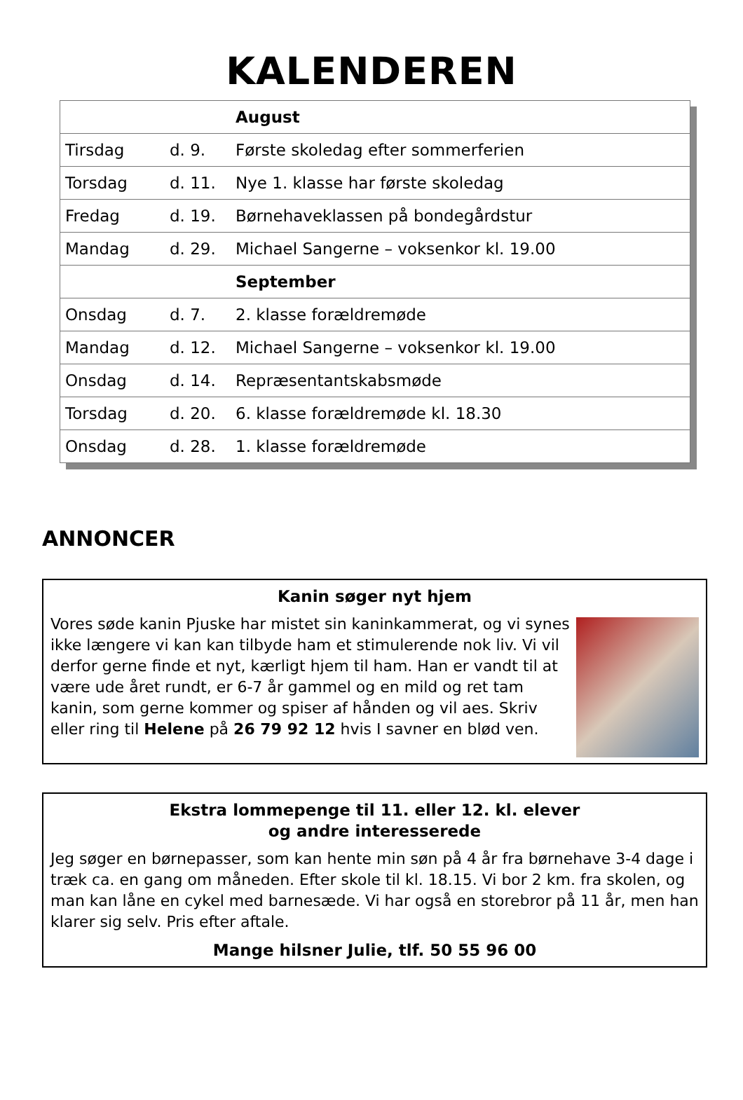KALENDEREN
| | | August |
| --- | --- | --- |
| Tirsdag | d. 9. | Første skoledag efter sommerferien |
| Torsdag | d. 11. | Nye 1. klasse har første skoledag |
| Fredag | d. 19. | Børnehaveklassen på bondegårdstur |
| Mandag | d. 29. | Michael Sangerne – voksenkor kl. 19.00 |
| | | September |
| Onsdag | d. 7. | 2. klasse forældremøde |
| Mandag | d. 12. | Michael Sangerne – voksenkor kl. 19.00 |
| Onsdag | d. 14. | Repræsentantskabsmøde |
| Torsdag | d. 20. | 6. klasse forældremøde kl. 18.30 |
| Onsdag | d. 28. | 1. klasse forældremøde |
ANNONCER
Kanin søger nyt hjem
Vores søde kanin Pjuske har mistet sin kaninkammerat, og vi synes ikke længere vi kan kan tilbyde ham et stimulerende nok liv. Vi vil derfor gerne finde et nyt, kærligt hjem til ham. Han er vandt til at være ude året rundt, er 6-7 år gammel og en mild og ret tam kanin, som gerne kommer og spiser af hånden og vil aes. Skriv eller ring til Helene på 26 79 92 12 hvis I savner en blød ven.
Ekstra lommepenge til 11. eller 12. kl. elever
og andre interesserede
Jeg søger en børnepasser, som kan hente min søn på 4 år fra børnehave 3-4 dage i træk ca. en gang om måneden. Efter skole til kl. 18.15. Vi bor 2 km. fra skolen, og man kan låne en cykel med barnesæde. Vi har også en storebror på 11 år, men han klarer sig selv. Pris efter aftale.
Mange hilsner Julie, tlf. 50 55 96 00